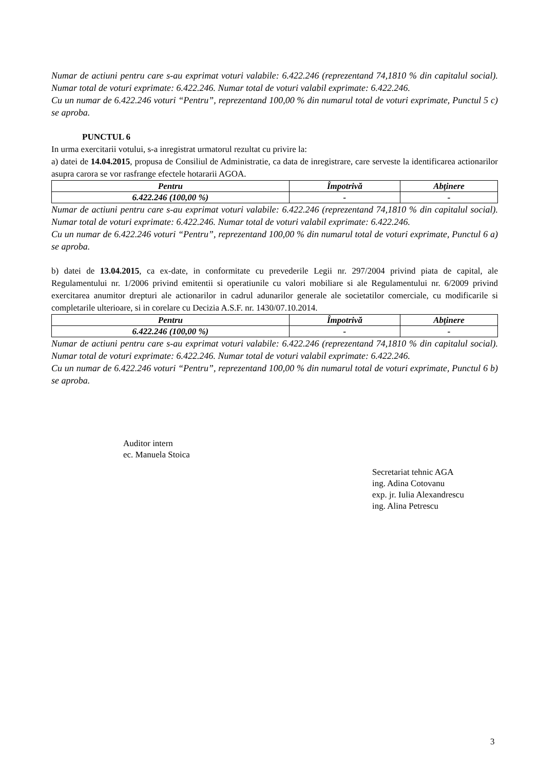Numar de actiuni pentru care s-au exprimat voturi valabile: 6.422.246 (reprezentand 74,1810 % din capitalul social). Numar total de voturi exprimate: 6.422.246. Numar total de voturi valabil exprimate: 6.422.246.
Cu un numar de 6.422.246 voturi “Pentru”, reprezentand 100,00 % din numarul total de voturi exprimate, Punctul 5 c) se aproba.
PUNCTUL 6
In urma exercitarii votului, s-a inregistrat urmatorul rezultat cu privire la:
a) datei de 14.04.2015, propusa de Consiliul de Administratie, ca data de inregistrare, care serveste la identificarea actionarilor asupra carora se vor rasfrange efectele hotararii AGOA.
| Pentru | Împotrivă | Abţinere |
| --- | --- | --- |
| 6.422.246 (100,00 %) | - | - |
Numar de actiuni pentru care s-au exprimat voturi valabile: 6.422.246 (reprezentand 74,1810 % din capitalul social). Numar total de voturi exprimate: 6.422.246. Numar total de voturi valabil exprimate: 6.422.246.
Cu un numar de 6.422.246 voturi “Pentru”, reprezentand 100,00 % din numarul total de voturi exprimate, Punctul 6 a) se aproba.
b) datei de 13.04.2015, ca ex-date, in conformitate cu prevederile Legii nr. 297/2004 privind piata de capital, ale Regulamentului nr. 1/2006 privind emitentii si operatiunile cu valori mobiliare si ale Regulamentului nr. 6/2009 privind exercitarea anumitor drepturi ale actionarilor in cadrul adunarilor generale ale societatilor comerciale, cu modificarile si completarile ulterioare, si in corelare cu Decizia A.S.F. nr. 1430/07.10.2014.
| Pentru | Împotrivă | Abţinere |
| --- | --- | --- |
| 6.422.246 (100,00 %) | - | - |
Numar de actiuni pentru care s-au exprimat voturi valabile: 6.422.246 (reprezentand 74,1810 % din capitalul social). Numar total de voturi exprimate: 6.422.246. Numar total de voturi valabil exprimate: 6.422.246.
Cu un numar de 6.422.246 voturi “Pentru”, reprezentand 100,00 % din numarul total de voturi exprimate, Punctul 6 b) se aproba.
Auditor intern
ec. Manuela Stoica
Secretariat tehnic AGA
ing. Adina Cotovanu
exp. jr. Iulia Alexandrescu
ing. Alina Petrescu
3